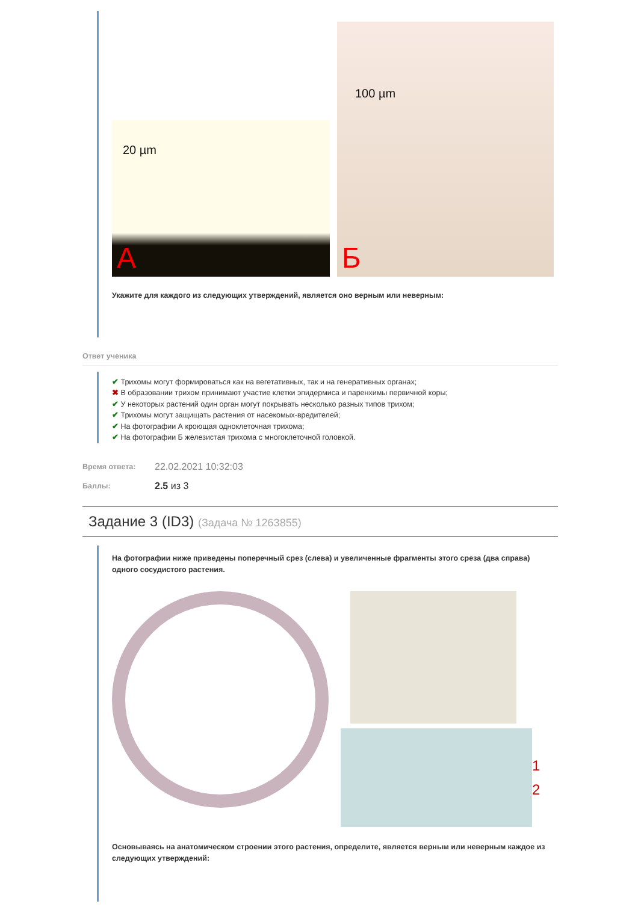20 µm
А
100 µm
Б
Укажите для каждого из следующих утверждений, является оно верным или неверным:
Ответ ученика
✔ Трихомы могут формироваться как на вегетативных, так и на генеративных органах;
✖ В образовании трихом принимают участие клетки эпидермиса и паренхимы первичной коры;
✔ У некоторых растений один орган могут покрывать несколько разных типов трихом;
✔ Трихомы могут защищать растения от насекомых-вредителей;
✔ На фотографии А кроющая одноклеточная трихома;
✔ На фотографии Б железистая трихома с многоклеточной головкой.
Время ответа: 22.02.2021 10:32:03
Баллы: 2.5 из 3
Задание 3 (ID3) (Задача № 1263855)
На фотографии ниже приведены поперечный срез (слева) и увеличенные фрагменты этого среза (два справа) одного сосудистого растения.
1
2
Основываясь на анатомическом строении этого растения, определите, является верным или неверным каждое из следующих утверждений: